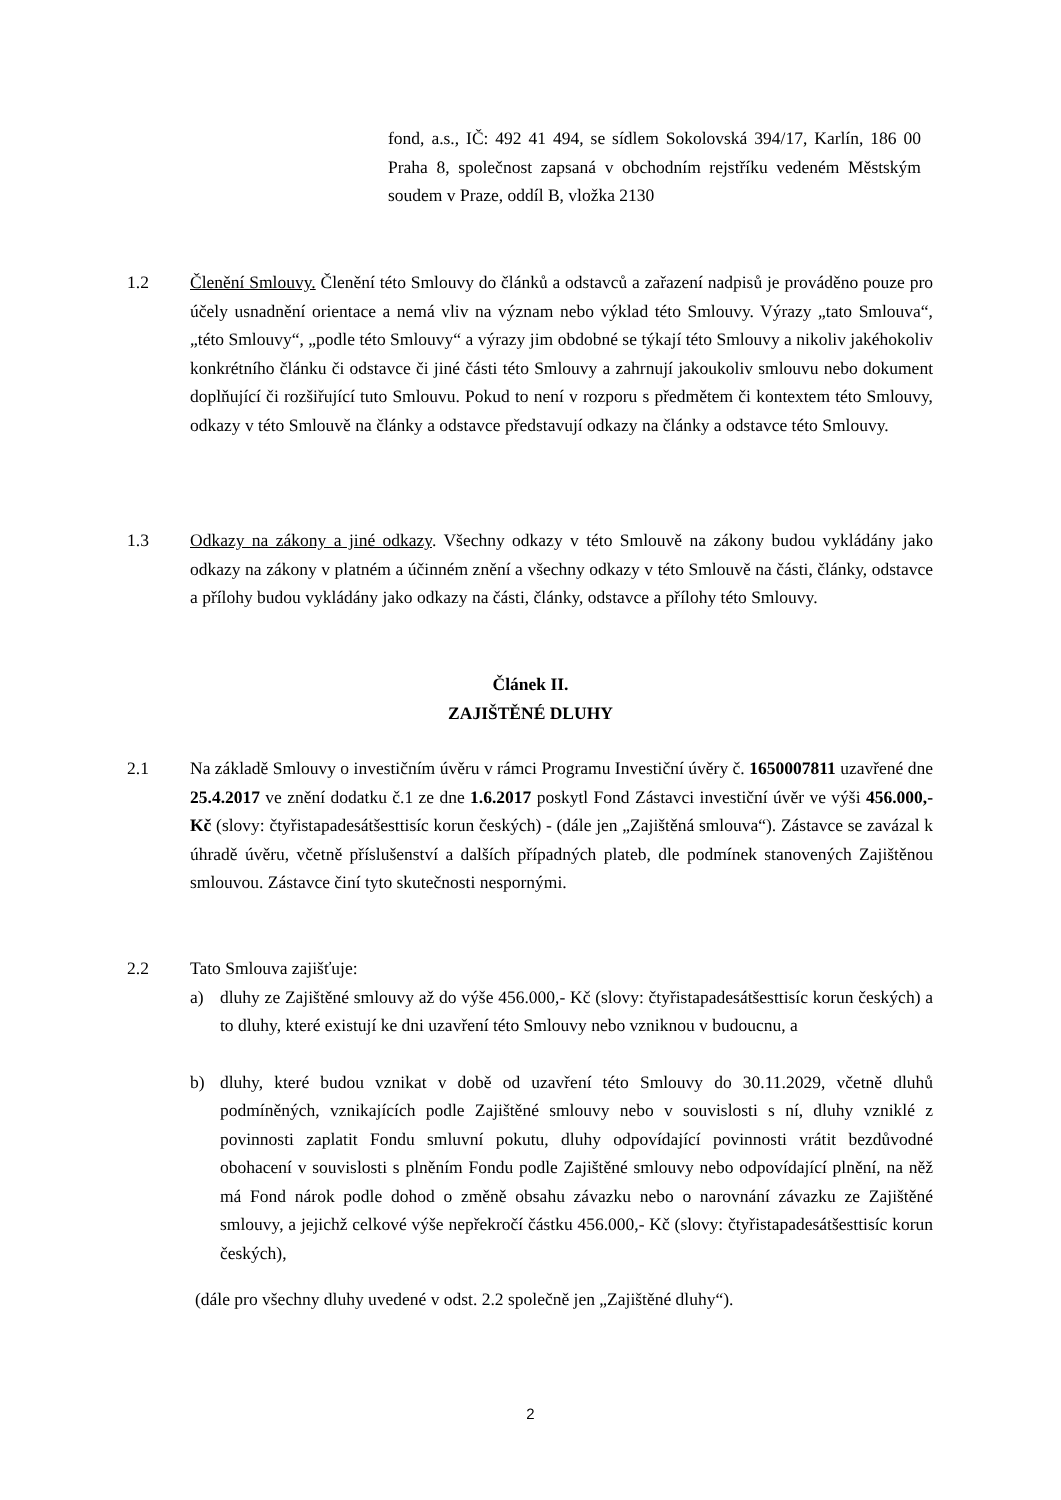fond, a.s., IČ: 492 41 494, se sídlem Sokolovská 394/17, Karlín, 186 00 Praha 8, společnost zapsaná v obchodním rejstříku vedeném Městským soudem v Praze, oddíl B, vložka 2130
1.2 Členění Smlouvy. Členění této Smlouvy do článků a odstavců a zařazení nadpisů je prováděno pouze pro účely usnadnění orientace a nemá vliv na význam nebo výklad této Smlouvy. Výrazy „tato Smlouva“, „této Smlouvy“, „podle této Smlouvy“ a výrazy jim obdobné se týkají této Smlouvy a nikoliv jakéhokoliv konkrétního článku či odstavce či jiné části této Smlouvy a zahrnují jakoukoliv smlouvu nebo dokument doplňující či rozšiřující tuto Smlouvu. Pokud to není v rozporu s předmětem či kontextem této Smlouvy, odkazy v této Smlouvě na články a odstavce představují odkazy na články a odstavce této Smlouvy.
1.3 Odkazy na zákony a jiné odkazy. Všechny odkazy v této Smlouvě na zákony budou vykládány jako odkazy na zákony v platném a účinném znění a všechny odkazy v této Smlouvě na části, články, odstavce a přílohy budou vykládány jako odkazy na části, články, odstavce a přílohy této Smlouvy.
Článek II.
ZAJIŠTĚNÉ DLUHY
2.1 Na základě Smlouvy o investičním úvěru v rámci Programu Investiční úvěry č. 1650007811 uzavřené dne 25.4.2017 ve znění dodatku č.1 ze dne 1.6.2017 poskytl Fond Zástavci investiční úvěr ve výši 456.000,- Kč (slovy: čtyřistapadesátšesttisíc korun českých) - (dále jen „Zajištěná smlouva“). Zástavce se zavázal k úhradě úvěru, včetně příslušenství a dalších případných plateb, dle podmínek stanovených Zajištěnou smlouvou. Zástavce činí tyto skutečnosti nespornými.
2.2 Tato Smlouva zajišťuje:
a) dluhy ze Zajištěné smlouvy až do výše 456.000,- Kč (slovy: čtyřistapadesátšesttisíc korun českých) a to dluhy, které existují ke dni uzavření této Smlouvy nebo vzniknou v budoucnu, a
b) dluhy, které budou vznikat v době od uzavření této Smlouvy do 30.11.2029, včetně dluhů podmíněných, vznikajících podle Zajištěné smlouvy nebo v souvislosti s ní, dluhy vzniklé z povinnosti zaplatit Fondu smluvní pokutu, dluhy odpovídající povinnosti vrátit bezdůvodné obohacení v souvislosti s plněním Fondu podle Zajištěné smlouvy nebo odpovídající plnění, na něž má Fond nárok podle dohod o změně obsahu závazku nebo o narovnání závazku ze Zajištěné smlouvy, a jejichž celkové výše nepřekročí částku 456.000,- Kč (slovy: čtyřistapadesátšesttisíc korun českých),
(dále pro všechny dluhy uvedené v odst. 2.2 společně jen „Zajištěné dluhy“).
2